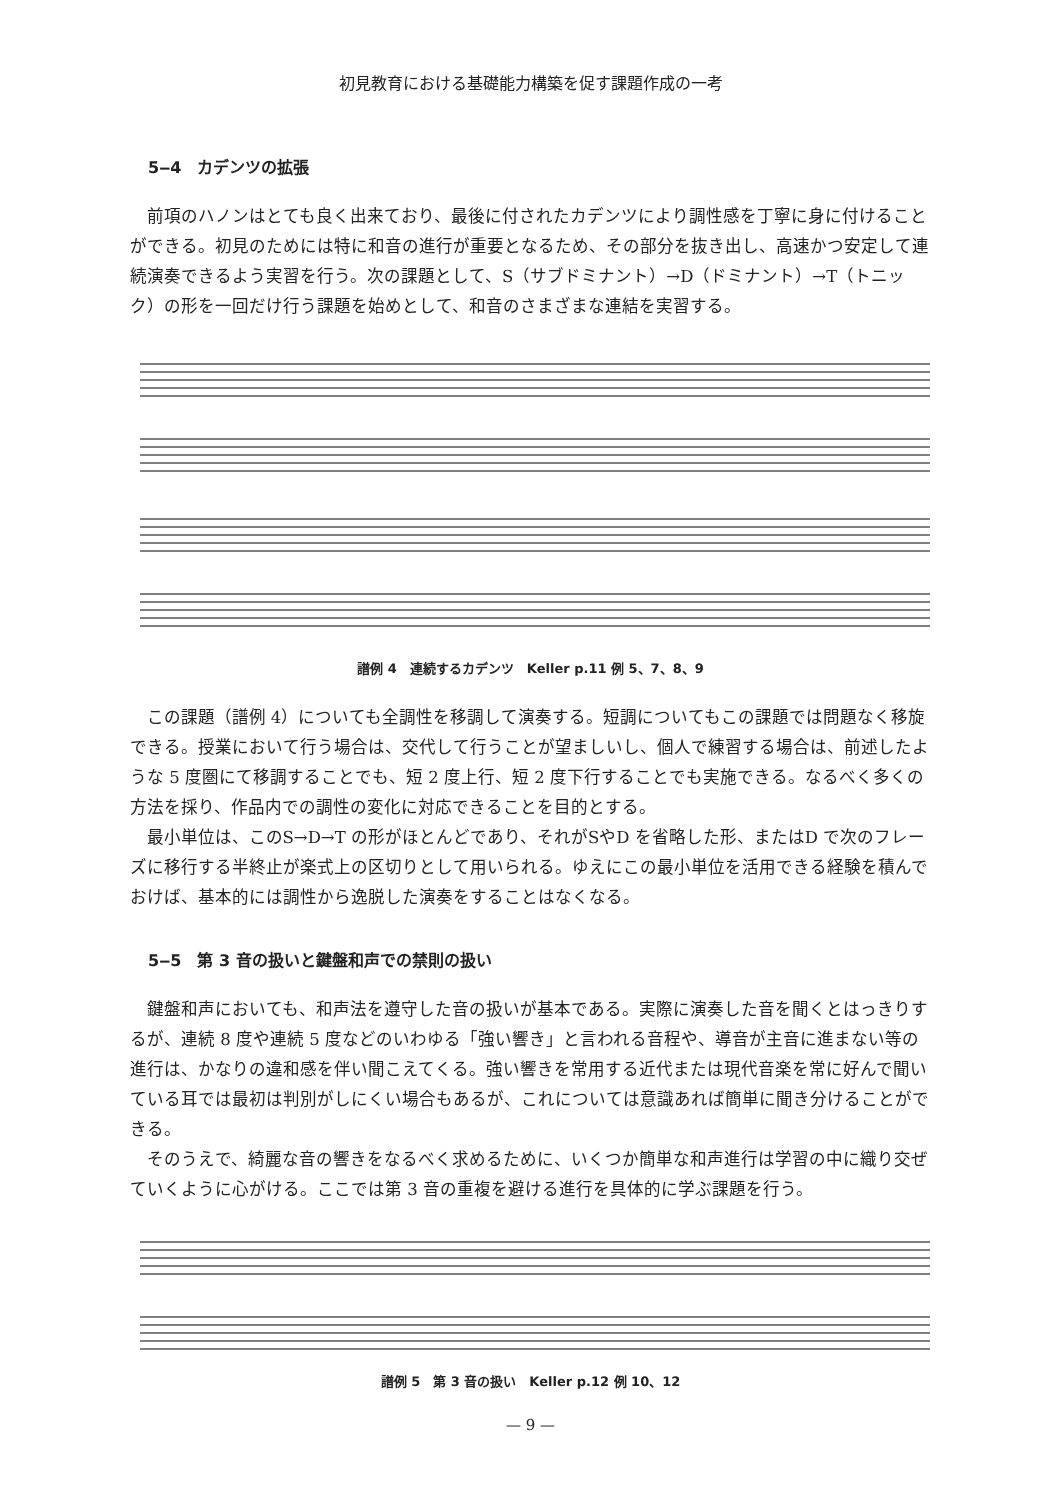初見教育における基礎能力構築を促す課題作成の一考
5‒4　カデンツの拡張
前項のハノンはとても良く出来ており、最後に付されたカデンツにより調性感を丁寧に身に付けることができる。初見のためには特に和音の進行が重要となるため、その部分を抜き出し、高速かつ安定して連続演奏できるよう実習を行う。次の課題として、S（サブドミナント）→D（ドミナント）→T（トニック）の形を一回だけ行う課題を始めとして、和音のさまざまな連結を実習する。
譜例 4　連続するカデンツ　Keller p.11 例 5、7、8、9
この課題（譜例 4）についても全調性を移調して演奏する。短調についてもこの課題では問題なく移旋できる。授業において行う場合は、交代して行うことが望ましいし、個人で練習する場合は、前述したような 5 度圏にて移調することでも、短 2 度上行、短 2 度下行することでも実施できる。なるべく多くの方法を採り、作品内での調性の変化に対応できることを目的とする。
最小単位は、このS→D→T の形がほとんどであり、それがSやD を省略した形、またはD で次のフレーズに移行する半終止が楽式上の区切りとして用いられる。ゆえにこの最小単位を活用できる経験を積んでおけば、基本的には調性から逸脱した演奏をすることはなくなる。
5‒5　第 3 音の扱いと鍵盤和声での禁則の扱い
鍵盤和声においても、和声法を遵守した音の扱いが基本である。実際に演奏した音を聞くとはっきりするが、連続 8 度や連続 5 度などのいわゆる「強い響き」と言われる音程や、導音が主音に進まない等の進行は、かなりの違和感を伴い聞こえてくる。強い響きを常用する近代または現代音楽を常に好んで聞いている耳では最初は判別がしにくい場合もあるが、これについては意識あれば簡単に聞き分けることができる。
そのうえで、綺麗な音の響きをなるべく求めるために、いくつか簡単な和声進行は学習の中に織り交ぜていくように心がける。ここでは第 3 音の重複を避ける進行を具体的に学ぶ課題を行う。
譜例 5　第 3 音の扱い　Keller p.12 例 10、12
— 9 —